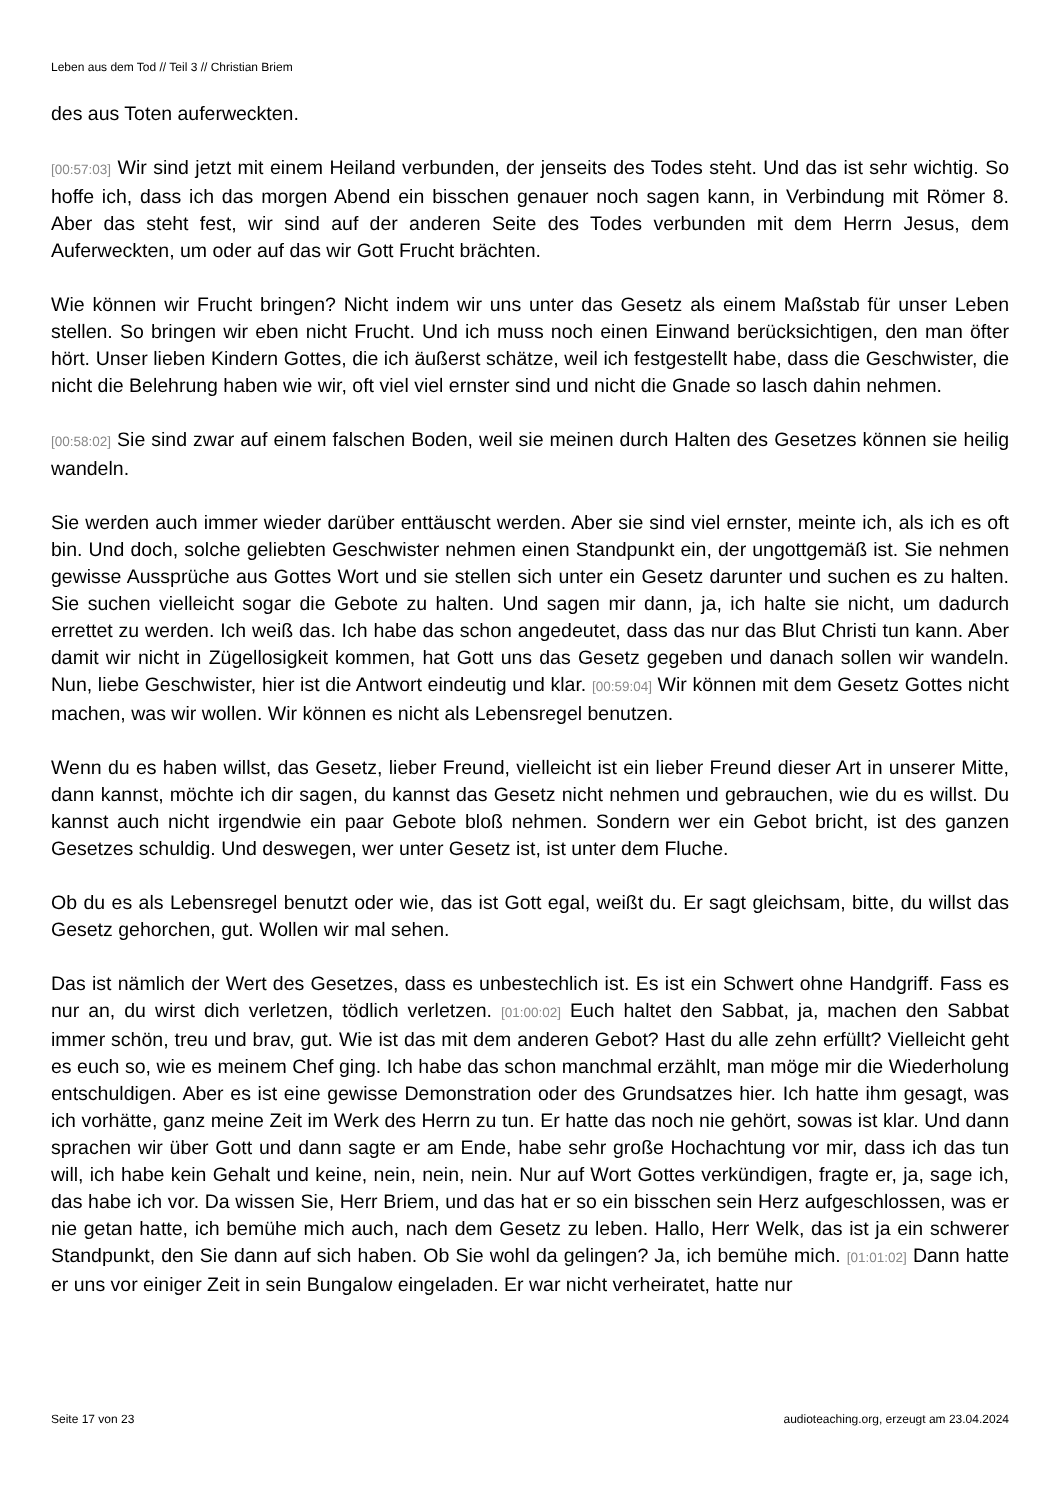Leben aus dem Tod // Teil 3 // Christian Briem
des aus Toten auferweckten.
[00:57:03] Wir sind jetzt mit einem Heiland verbunden, der jenseits des Todes steht. Und das ist sehr wichtig. So hoffe ich, dass ich das morgen Abend ein bisschen genauer noch sagen kann, in Verbindung mit Römer 8. Aber das steht fest, wir sind auf der anderen Seite des Todes verbunden mit dem Herrn Jesus, dem Auferweckten, um oder auf das wir Gott Frucht brächten.
Wie können wir Frucht bringen? Nicht indem wir uns unter das Gesetz als einem Maßstab für unser Leben stellen. So bringen wir eben nicht Frucht. Und ich muss noch einen Einwand berücksichtigen, den man öfter hört. Unser lieben Kindern Gottes, die ich äußerst schätze, weil ich festgestellt habe, dass die Geschwister, die nicht die Belehrung haben wie wir, oft viel viel ernster sind und nicht die Gnade so lasch dahin nehmen.
[00:58:02] Sie sind zwar auf einem falschen Boden, weil sie meinen durch Halten des Gesetzes können sie heilig wandeln.
Sie werden auch immer wieder darüber enttäuscht werden. Aber sie sind viel ernster, meinte ich, als ich es oft bin. Und doch, solche geliebten Geschwister nehmen einen Standpunkt ein, der ungottgemäß ist. Sie nehmen gewisse Aussprüche aus Gottes Wort und sie stellen sich unter ein Gesetz darunter und suchen es zu halten. Sie suchen vielleicht sogar die Gebote zu halten. Und sagen mir dann, ja, ich halte sie nicht, um dadurch errettet zu werden. Ich weiß das. Ich habe das schon angedeutet, dass das nur das Blut Christi tun kann. Aber damit wir nicht in Zügellosigkeit kommen, hat Gott uns das Gesetz gegeben und danach sollen wir wandeln. Nun, liebe Geschwister, hier ist die Antwort eindeutig und klar. [00:59:04] Wir können mit dem Gesetz Gottes nicht machen, was wir wollen. Wir können es nicht als Lebensregel benutzen.
Wenn du es haben willst, das Gesetz, lieber Freund, vielleicht ist ein lieber Freund dieser Art in unserer Mitte, dann kannst, möchte ich dir sagen, du kannst das Gesetz nicht nehmen und gebrauchen, wie du es willst. Du kannst auch nicht irgendwie ein paar Gebote bloß nehmen. Sondern wer ein Gebot bricht, ist des ganzen Gesetzes schuldig. Und deswegen, wer unter Gesetz ist, ist unter dem Fluche.
Ob du es als Lebensregel benutzt oder wie, das ist Gott egal, weißt du. Er sagt gleichsam, bitte, du willst das Gesetz gehorchen, gut. Wollen wir mal sehen.
Das ist nämlich der Wert des Gesetzes, dass es unbestechlich ist. Es ist ein Schwert ohne Handgriff. Fass es nur an, du wirst dich verletzen, tödlich verletzen. [01:00:02] Euch haltet den Sabbat, ja, machen den Sabbat immer schön, treu und brav, gut. Wie ist das mit dem anderen Gebot? Hast du alle zehn erfüllt? Vielleicht geht es euch so, wie es meinem Chef ging. Ich habe das schon manchmal erzählt, man möge mir die Wiederholung entschuldigen. Aber es ist eine gewisse Demonstration oder des Grundsatzes hier. Ich hatte ihm gesagt, was ich vorhätte, ganz meine Zeit im Werk des Herrn zu tun. Er hatte das noch nie gehört, sowas ist klar. Und dann sprachen wir über Gott und dann sagte er am Ende, habe sehr große Hochachtung vor mir, dass ich das tun will, ich habe kein Gehalt und keine, nein, nein, nein. Nur auf Wort Gottes verkündigen, fragte er, ja, sage ich, das habe ich vor. Da wissen Sie, Herr Briem, und das hat er so ein bisschen sein Herz aufgeschlossen, was er nie getan hatte, ich bemühe mich auch, nach dem Gesetz zu leben. Hallo, Herr Welk, das ist ja ein schwerer Standpunkt, den Sie dann auf sich haben. Ob Sie wohl da gelingen? Ja, ich bemühe mich. [01:01:02] Dann hatte er uns vor einiger Zeit in sein Bungalow eingeladen. Er war nicht verheiratet, hatte nur
Seite 17 von 23 audioteaching.org, erzeugt am 23.04.2024